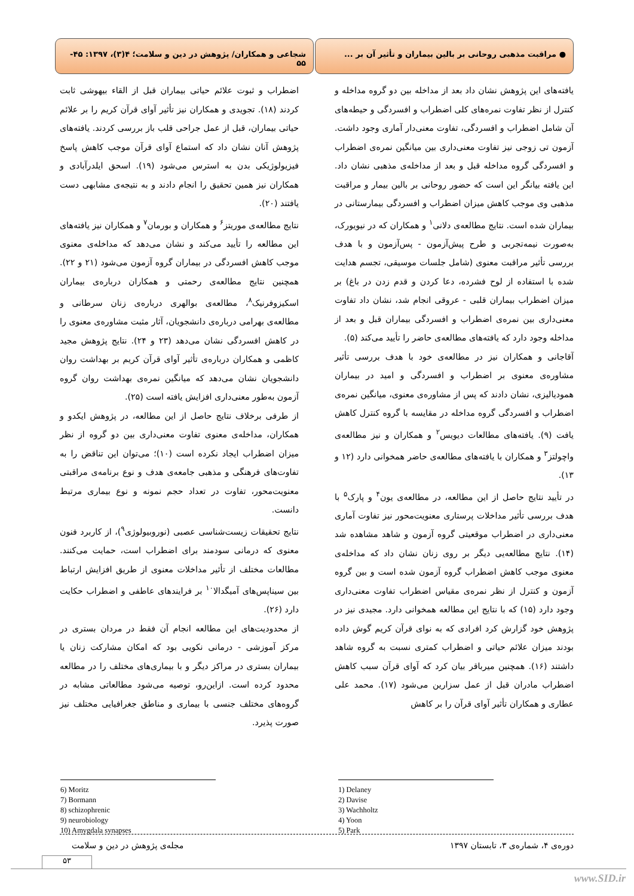● مراقبت مذهبی روحانی بر بالین بیماران و تأثیر آن بر ...
شجاعی و همکاران/ پژوهش در دین و سلامت؛ ۴(۳)، ۱۳۹۷: ۴۵- ۵۵
یافته‌های این پژوهش نشان داد بعد از مداخله بین دو گروه مداخله و کنترل از نظر تفاوت نمره‌های کلی اضطراب و افسردگی و حیطه‌های آن شامل اضطراب و افسردگی، تفاوت معنی‌دار آماری وجود داشت. آزمون تی زوجی نیز تفاوت معنی‌داری بین میانگین نمره‌ی اضطراب و افسردگی گروه مداخله قبل و بعد از مداخله‌ی مذهبی نشان داد. این یافته بیانگر این است که حضور روحانی بر بالین بیمار و مراقبت مذهبی وی موجب کاهش میزان اضطراب و افسردگی بیمارستانی در بیماران شده است. نتایج مطالعه‌ی دلانی<sup>۱</sup> و همکاران که در نیویورک، به‌صورت نیمه‌تجربی و طرح پیش‌آزمون - پس‌آزمون و با هدف بررسی تأثیر مراقبت معنوی (شامل جلسات موسیقی، تجسم هدایت شده با استفاده از لوح فشرده، دعا کردن و قدم زدن در باغ) بر میزان اضطراب بیماران قلبی - عروقی انجام شد، نشان داد تفاوت معنی‌داری بین نمره‌ی اضطراب و افسردگی بیماران قبل و بعد از مداخله وجود دارد که یافته‌های مطالعه‌ی حاضر را تأیید می‌کند (۵).
آقاجانی و همکاران نیز در مطالعه‌ی خود با هدف بررسی تأثیر مشاوره‌ی معنوی بر اضطراب و افسردگی و امید در بیماران همودیالیزی، نشان دادند که پس از مشاوره‌ی معنوی، میانگین نمره‌ی اضطراب و افسردگی گروه مداخله در مقایسه با گروه کنترل کاهش یافت (۹). یافته‌های مطالعات دیویس<sup>۲</sup> و همکاران و نیز مطالعه‌ی واچولتز<sup>۳</sup> و همکاران با یافته‌های مطالعه‌ی حاضر همخوانی دارد (۱۲ و ۱۳).
در تأیید نتایج حاصل از این مطالعه، در مطالعه‌ی یون<sup>۴</sup> و پارک<sup>۵</sup> با هدف بررسی تأثیر مداخلات پرستاری معنویت‌محور نیز تفاوت آماری معنی‌داری در اضطراب موقعیتی گروه آزمون و شاهد مشاهده شد (۱۴). نتایج مطالعه‌یی دیگر بر روی زنان نشان داد که مداخله‌ی معنوی موجب کاهش اضطراب گروه آزمون شده است و بین گروه آزمون و کنترل از نظر نمره‌ی مقیاس اضطراب تفاوت معنی‌داری وجود دارد (۱۵) که با نتایج این مطالعه همخوانی دارد. مجیدی نیز در پژوهش خود گزارش کرد افرادی که به نوای قرآن کریم گوش داده بودند میزان علائم حیاتی و اضطراب کمتری نسبت به گروه شاهد داشتند (۱۶). همچنین میرباقر بیان کرد که آوای قرآن سبب کاهش اضطراب مادران قبل از عمل سزارین می‌شود (۱۷). محمد علی عطاری و همکاران تأثیر آوای قرآن را بر کاهش
اضطراب و ثبوت علائم حیاتی بیماران قبل از القاء بیهوشی ثابت کردند (۱۸). تجویدی و همکاران نیز تأثیر آوای قرآن کریم را بر علائم حیاتی بیماران، قبل از عمل جراحی قلب باز بررسی کردند. یافته‌های پژوهش آنان نشان داد که استماع آوای قرآن موجب کاهش پاسخ فیزیولوژیکی بدن به استرس می‌شود (۱۹). اسحق ایلدرآبادی و همکاران نیز همین تحقیق را انجام دادند و به نتیجه‌ی مشابهی دست یافتند (۲۰).
نتایج مطالعه‌ی موریتز<sup>۶</sup> و همکاران و بورمان<sup>۷</sup> و همکاران نیز یافته‌های این مطالعه را تأیید می‌کند و نشان می‌دهد که مداخله‌ی معنوی موجب کاهش افسردگی در بیماران گروه آزمون می‌شود (۲۱ و ۲۲). همچنین نتایج مطالعه‌ی رحمتی و همکاران درباره‌ی بیماران اسکیزوفرنیک<sup>۸</sup>، مطالعه‌ی بوالهری درباره‌ی زنان سرطانی و مطالعه‌ی بهرامی درباره‌ی دانشجویان، آثار مثبت مشاوره‌ی معنوی را در کاهش افسردگی نشان می‌دهد (۲۳ و ۲۴). نتایج پژوهش مجید کاظمی و همکاران درباره‌ی تأثیر آوای قرآن کریم بر بهداشت روان دانشجویان نشان می‌دهد که میانگین نمره‌ی بهداشت روان گروه آزمون به‌طور معنی‌داری افزایش یافته است (۲۵).
از طرفی برخلاف نتایج حاصل از این مطالعه، در پژوهش ایکدو و همکاران، مداخله‌ی معنوی تفاوت معنی‌داری بین دو گروه از نظر میزان اضطراب ایجاد نکرده است (۱۰)؛ می‌توان این تناقض را به تفاوت‌های فرهنگی و مذهبی جامعه‌ی هدف و نوع برنامه‌ی مراقبتی معنویت‌محور، تفاوت در تعداد حجم نمونه و نوع بیماری مرتبط دانست.
نتایج تحقیقات زیست‌شناسی عصبی (نوروبیولوژی<sup>۹</sup>)، از کاربرد فنون معنوی که درمانی سودمند برای اضطراب است، حمایت می‌کنند. مطالعات مختلف از تأثیر مداخلات معنوی از طریق افزایش ارتباط بین سیناپس‌های آمیگدالا<sup>۱۰</sup> بر فرایندهای عاطفی و اضطراب حکایت دارد (۲۶).
از محدودیت‌های این مطالعه انجام آن فقط در مردان بستری در مرکز آموزشی - درمانی نکویی بود که امکان مشارکت زنان یا بیماران بستری در مراکز دیگر و با بیماری‌های مختلف را در مطالعه محدود کرده است. ازاین‌رو، توصیه می‌شود مطالعاتی مشابه در گروه‌های مختلف جنسی با بیماری و مناطق جغرافیایی مختلف نیز صورت پذیرد.
1) Delaney
2) Davise
3) Wachholtz
4) Yoon
5) Park
6) Moritz
7) Bormann
8) schizophrenic
9) neurobiology
10) Amygdala synapses
دوره‌ی ۴، شماره‌ی ۳، تابستان ۱۳۹۷ مجله‌ی پژوهش در دین و سلامت
۵۳
www.SID.ir